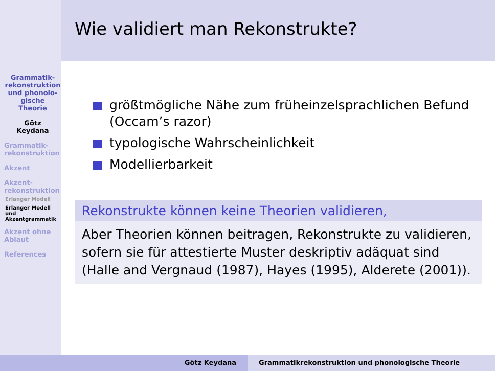Wie validiert man Rekonstrukte?
Grammatik-
rekonstruktion
und phonolo-
gische
Theorie
Götz
Keydana
Grammatik-
rekonstruktion
Akzent
Akzent-
rekonstruktion
Erlanger Modell
Erlanger Modell
und
Akzentgrammatik
Akzent ohne
Ablaut
References
größtmögliche Nähe zum früheinzelsprachlichen Befund (Occam’s razor)
typologische Wahrscheinlichkeit
Modellierbarkeit
Rekonstrukte können keine Theorien validieren,
Aber Theorien können beitragen, Rekonstrukte zu validieren, sofern sie für attestierte Muster deskriptiv adäquat sind (Halle and Vergnaud (1987), Hayes (1995), Alderete (2001)).
Götz Keydana Grammatikrekonstruktion und phonologische Theorie